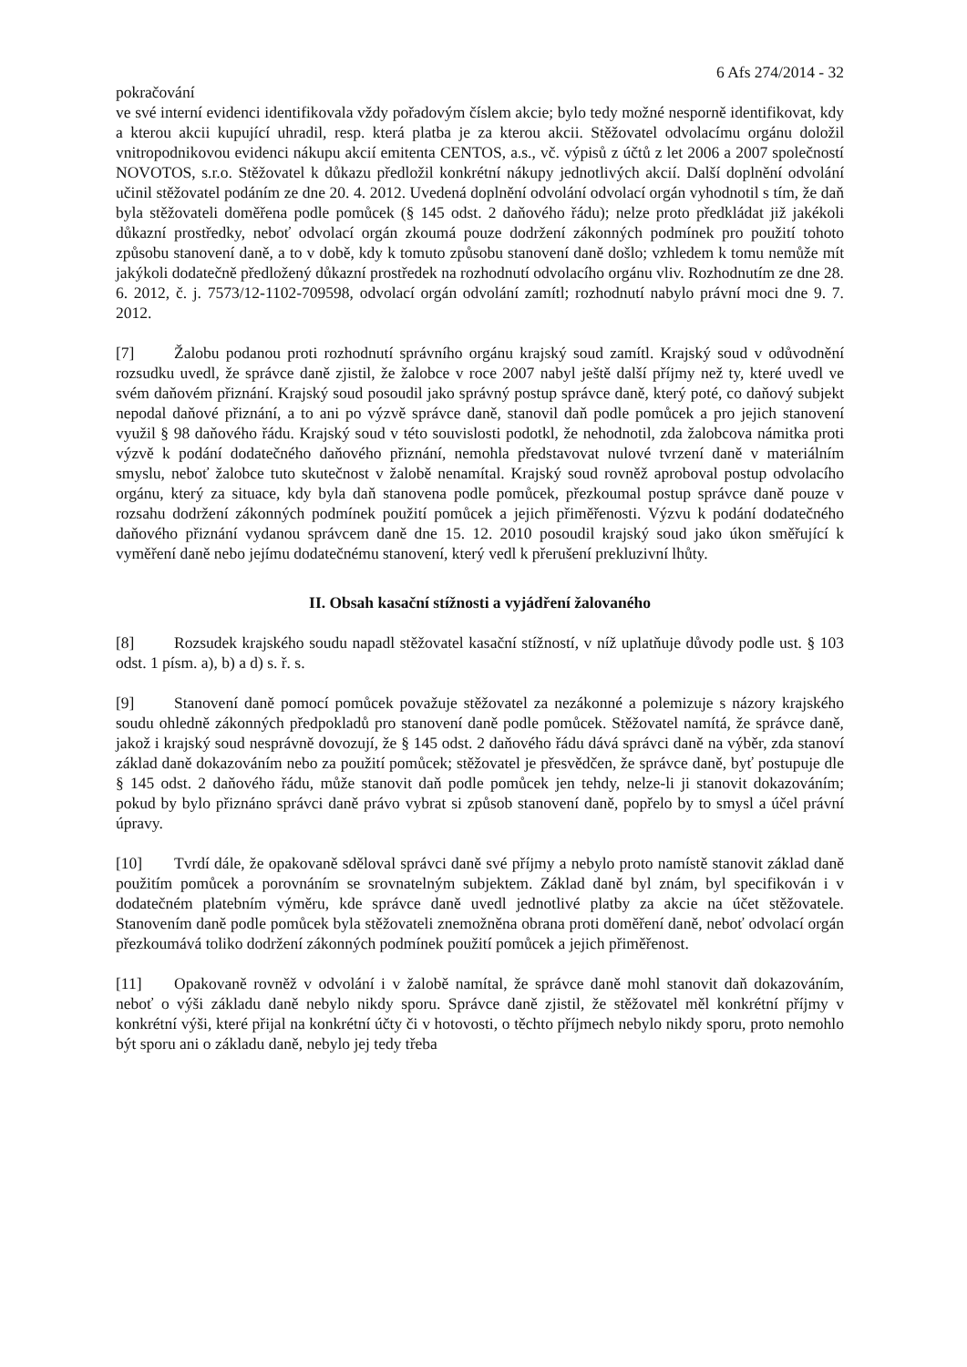6 Afs 274/2014 - 32
pokračování
ve své interní evidenci identifikovala vždy pořadovým číslem akcie; bylo tedy možné nesporně identifikovat, kdy a kterou akcii kupující uhradil, resp. která platba je za kterou akcii. Stěžovatel odvolacímu orgánu doložil vnitropodnikovou evidenci nákupu akcií emitenta CENTOS, a.s., vč. výpisů z účtů z let 2006 a 2007 společností NOVOTOS, s.r.o. Stěžovatel k důkazu předložil konkrétní nákupy jednotlivých akcií. Další doplnění odvolání učinil stěžovatel podáním ze dne 20. 4. 2012. Uvedená doplnění odvolání odvolací orgán vyhodnotil s tím, že daň byla stěžovateli doměřena podle pomůcek (§ 145 odst. 2 daňového řádu); nelze proto předkládat již jakékoli důkazní prostředky, neboť odvolací orgán zkoumá pouze dodržení zákonných podmínek pro použití tohoto způsobu stanovení daně, a to v době, kdy k tomuto způsobu stanovení daně došlo; vzhledem k tomu nemůže mít jakýkoli dodatečně předložený důkazní prostředek na rozhodnutí odvolacího orgánu vliv. Rozhodnutím ze dne 28. 6. 2012, č. j. 7573/12-1102-709598, odvolací orgán odvolání zamítl; rozhodnutí nabylo právní moci dne 9. 7. 2012.
[7] Žalobu podanou proti rozhodnutí správního orgánu krajský soud zamítl. Krajský soud v odůvodnění rozsudku uvedl, že správce daně zjistil, že žalobce v roce 2007 nabyl ještě další příjmy než ty, které uvedl ve svém daňovém přiznání. Krajský soud posoudil jako správný postup správce daně, který poté, co daňový subjekt nepodal daňové přiznání, a to ani po výzvě správce daně, stanovil daň podle pomůcek a pro jejich stanovení využil § 98 daňového řádu. Krajský soud v této souvislosti podotkl, že nehodnotil, zda žalobcova námitka proti výzvě k podání dodatečného daňového přiznání, nemohla představovat nulové tvrzení daně v materiálním smyslu, neboť žalobce tuto skutečnost v žalobě nenamítal. Krajský soud rovněž aproboval postup odvolacího orgánu, který za situace, kdy byla daň stanovena podle pomůcek, přezkoumal postup správce daně pouze v rozsahu dodržení zákonných podmínek použití pomůcek a jejich přiměřenosti. Výzvu k podání dodatečného daňového přiznání vydanou správcem daně dne 15. 12. 2010 posoudil krajský soud jako úkon směřující k vyměření daně nebo jejímu dodatečnému stanovení, který vedl k přerušení prekluzivní lhůty.
II. Obsah kasační stížnosti a vyjádření žalovaného
[8] Rozsudek krajského soudu napadl stěžovatel kasační stížností, v níž uplatňuje důvody podle ust. § 103 odst. 1 písm. a), b) a d) s. ř. s.
[9] Stanovení daně pomocí pomůcek považuje stěžovatel za nezákonné a polemizuje s názory krajského soudu ohledně zákonných předpokladů pro stanovení daně podle pomůcek. Stěžovatel namítá, že správce daně, jakož i krajský soud nesprávně dovozují, že § 145 odst. 2 daňového řádu dává správci daně na výběr, zda stanoví základ daně dokazováním nebo za použití pomůcek; stěžovatel je přesvědčen, že správce daně, byť postupuje dle § 145 odst. 2 daňového řádu, může stanovit daň podle pomůcek jen tehdy, nelze-li ji stanovit dokazováním; pokud by bylo přiznáno správci daně právo vybrat si způsob stanovení daně, popřelo by to smysl a účel právní úpravy.
[10] Tvrdí dále, že opakovaně sděloval správci daně své příjmy a nebylo proto namístě stanovit základ daně použitím pomůcek a porovnáním se srovnatelným subjektem. Základ daně byl znám, byl specifikován i v dodatečném platebním výměru, kde správce daně uvedl jednotlivé platby za akcie na účet stěžovatele. Stanovením daně podle pomůcek byla stěžovateli znemožněna obrana proti doměření daně, neboť odvolací orgán přezkoumává toliko dodržení zákonných podmínek použití pomůcek a jejich přiměřenost.
[11] Opakovaně rovněž v odvolání i v žalobě namítal, že správce daně mohl stanovit daň dokazováním, neboť o výši základu daně nebylo nikdy sporu. Správce daně zjistil, že stěžovatel měl konkrétní příjmy v konkrétní výši, které přijal na konkrétní účty či v hotovosti, o těchto příjmech nebylo nikdy sporu, proto nemohlo být sporu ani o základu daně, nebylo jej tedy třeba